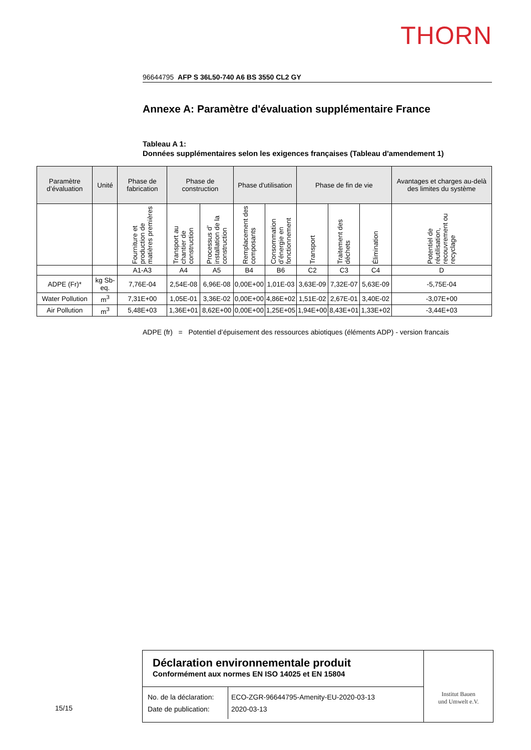THORN
96644795 AFP S 36L50-740 A6 BS 3550 CL2 GY
Annexe A: Paramètre d'évaluation supplémentaire France
Tableau A 1:
Données supplémentaires selon les exigences françaises (Tableau d'amendement 1)
| Paramètre d’évaluation | Unité | Phase de fabrication | Phase de construction | | Phase d'utilisation | | Phase de fin de vie | | | Avantages et charges au-delà des limites du système |
| --- | --- | --- | --- | --- | --- | --- | --- | --- | --- | --- |
| | | Fourniture et production de matières premières | Transport au chantier de construction | Processus d’ installation de la construction | Remplacement des composants | Consommation d’énergie en fonctionnement | Transport | Traitement des déchets | Élimination | Potentiel de réutilisation, recouvrement ou recyclage |
| | | A1-A3 | A4 | A5 | B4 | B6 | C2 | C3 | C4 | D |
| ADPE (Fr)* | kg Sb-eq. | 7,76E-04 | 2,54E-08 | 6,96E-08 | 0,00E+00 | 1,01E-03 | 3,63E-09 | 7,32E-07 | 5,63E-09 | -5,75E-04 |
| Water Pollution | m<sup>3</sup> | 7,31E+00 | 1,05E-01 | 3,36E-02 | 0,00E+00 | 4,86E+02 | 1,51E-02 | 2,67E-01 | 3,40E-02 | -3,07E+00 |
| Air Pollution | m<sup>3</sup> | 5,48E+03 | 1,36E+01 | 8,62E+00 | 0,00E+00 | 1,25E+05 | 1,94E+00 | 8,43E+01 | 1,33E+02 | -3,44E+03 |
ADPE (fr) = Potentiel d’épuisement des ressources abiotiques (éléments ADP) - version francais
15/15
Déclaration environnementale produit
Conformément aux normes EN ISO 14025 et EN 15804
| No. de la déclaration: Date de publication: | ECO-ZGR-96644795-Amenity-EU-2020-03-13 2020-03-13 |
Institut Bauen
und Umwelt e.V.